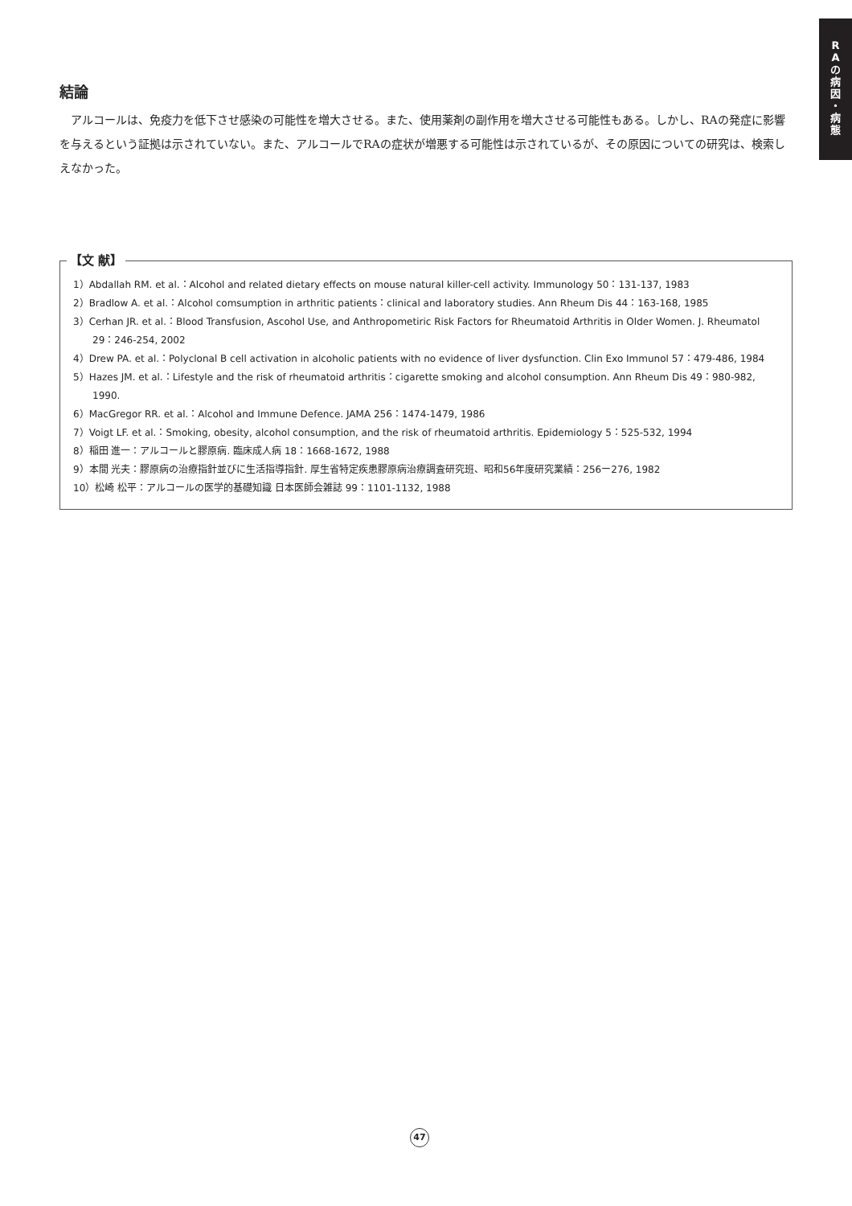R
A
の
病
因
・
病
態
結論
アルコールは、免疫力を低下させ感染の可能性を増大させる。また、使用薬剤の副作用を増大させる可能性もある。しかし、RAの発症に影響を与えるという証拠は示されていない。また、アルコールでRAの症状が増悪する可能性は示されているが、その原因についての研究は、検索しえなかった。
【文 献】
1）Abdallah RM. et al.：Alcohol and related dietary effects on mouse natural killer-cell activity. Immunology 50：131-137, 1983
2）Bradlow A. et al.：Alcohol comsumption in arthritic patients：clinical and laboratory studies. Ann Rheum Dis 44：163-168, 1985
3）Cerhan JR. et al.：Blood Transfusion, Ascohol Use, and Anthropometiric Risk Factors for Rheumatoid Arthritis in Older Women. J. Rheumatol 29：246-254, 2002
4）Drew PA. et al.：Polyclonal B cell activation in alcoholic patients with no evidence of liver dysfunction. Clin Exo Immunol 57：479-486, 1984
5）Hazes JM. et al.：Lifestyle and the risk of rheumatoid arthritis：cigarette smoking and alcohol consumption. Ann Rheum Dis 49：980-982, 1990.
6）MacGregor RR. et al.：Alcohol and Immune Defence. JAMA 256：1474-1479, 1986
7）Voigt LF. et al.：Smoking, obesity, alcohol consumption, and the risk of rheumatoid arthritis. Epidemiology 5：525-532, 1994
8）稲田 進一：アルコールと膠原病. 臨床成人病 18：1668-1672, 1988
9）本間 光夫：膠原病の治療指針並びに生活指導指針. 厚生省特定疾患膠原病治療調査研究班、昭和56年度研究業績：256ー276, 1982
10）松崎 松平：アルコールの医学的基礎知識 日本医師会雑誌 99：1101-1132, 1988
47